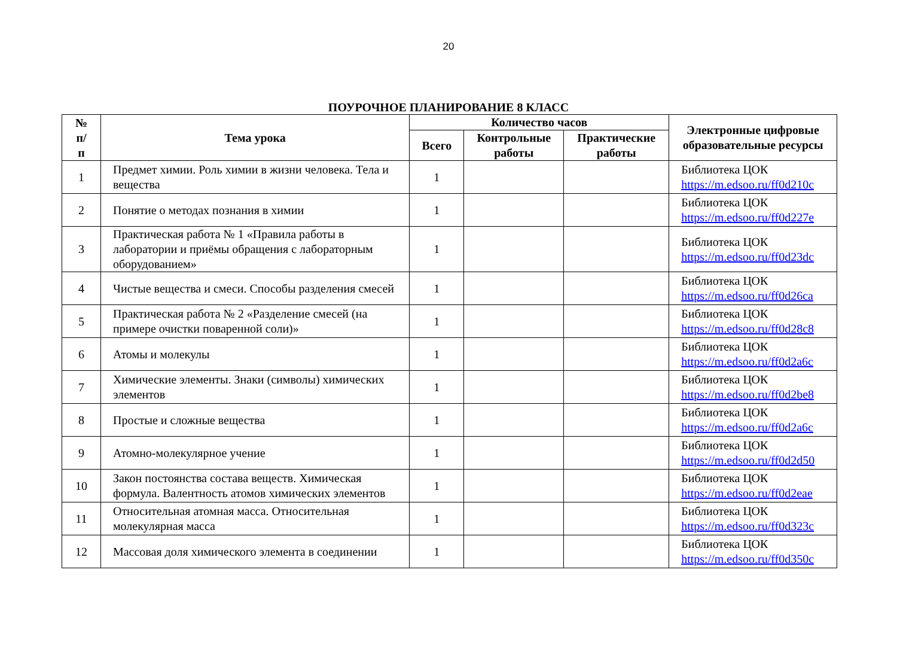20
ПОУРОЧНОЕ ПЛАНИРОВАНИЕ 8 КЛАСС
| № п/п | Тема урока | Количество часов | | | Электронные цифровые образовательные ресурсы |
| --- | --- | --- | --- | --- | --- |
| | | Всего | Контрольные работы | Практические работы | |
| 1 | Предмет химии. Роль химии в жизни человека. Тела и вещества | 1 | | | Библиотека ЦОК https://m.edsoo.ru/ff0d210c |
| 2 | Понятие о методах познания в химии | 1 | | | Библиотека ЦОК https://m.edsoo.ru/ff0d227e |
| 3 | Практическая работа № 1 «Правила работы в лаборатории и приёмы обращения с лабораторным оборудованием» | 1 | | | Библиотека ЦОК https://m.edsoo.ru/ff0d23dc |
| 4 | Чистые вещества и смеси. Способы разделения смесей | 1 | | | Библиотека ЦОК https://m.edsoo.ru/ff0d26ca |
| 5 | Практическая работа № 2 «Разделение смесей (на примере очистки поваренной соли)» | 1 | | | Библиотека ЦОК https://m.edsoo.ru/ff0d28c8 |
| 6 | Атомы и молекулы | 1 | | | Библиотека ЦОК https://m.edsoo.ru/ff0d2a6c |
| 7 | Химические элементы. Знаки (символы) химических элементов | 1 | | | Библиотека ЦОК https://m.edsoo.ru/ff0d2be8 |
| 8 | Простые и сложные вещества | 1 | | | Библиотека ЦОК https://m.edsoo.ru/ff0d2a6c |
| 9 | Атомно-молекулярное учение | 1 | | | Библиотека ЦОК https://m.edsoo.ru/ff0d2d50 |
| 10 | Закон постоянства состава веществ. Химическая формула. Валентность атомов химических элементов | 1 | | | Библиотека ЦОК https://m.edsoo.ru/ff0d2eae |
| 11 | Относительная атомная масса. Относительная молекулярная масса | 1 | | | Библиотека ЦОК https://m.edsoo.ru/ff0d323c |
| 12 | Массовая доля химического элемента в соединении | 1 | | | Библиотека ЦОК https://m.edsoo.ru/ff0d350c |